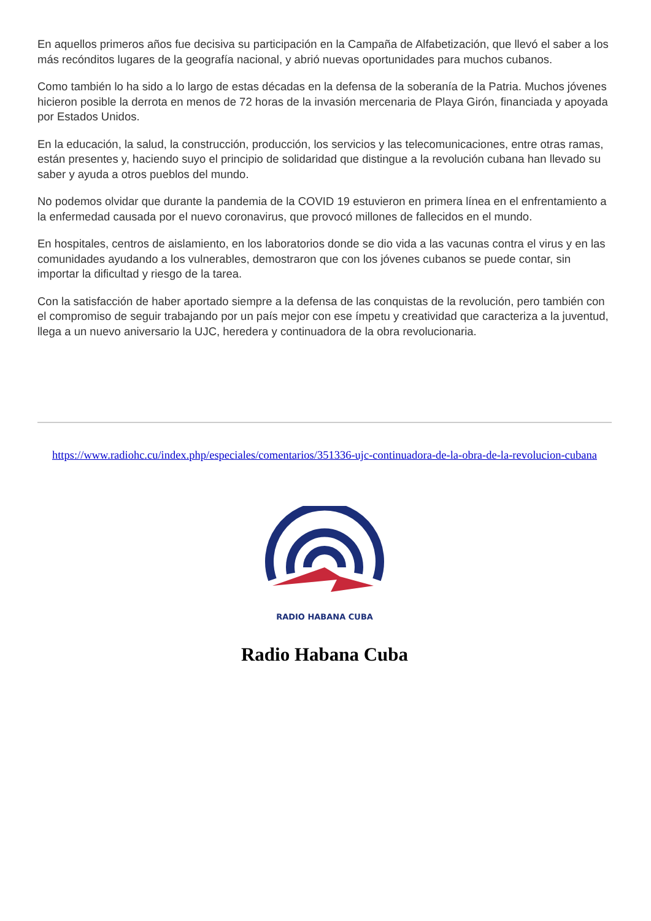En aquellos primeros años fue decisiva su participación en la Campaña de Alfabetización, que llevó el saber a los más recónditos lugares de la geografía nacional, y abrió nuevas oportunidades para muchos cubanos.
Como también lo ha sido a lo largo de estas décadas en la defensa de la soberanía de la Patria. Muchos jóvenes hicieron posible la derrota en menos de 72 horas de la invasión mercenaria de Playa Girón, financiada y apoyada por Estados Unidos.
En la educación, la salud, la construcción, producción, los servicios y las telecomunicaciones, entre otras ramas, están presentes y, haciendo suyo el principio de solidaridad que distingue a la revolución cubana han llevado su saber y ayuda a otros pueblos del mundo.
No podemos olvidar que durante la pandemia de la COVID 19 estuvieron en primera línea en el enfrentamiento a la enfermedad causada por el nuevo coronavirus, que provocó millones de fallecidos en el mundo.
En hospitales, centros de aislamiento, en los laboratorios donde se dio vida a las vacunas contra el virus y en las comunidades ayudando a los vulnerables, demostraron que con los jóvenes cubanos se puede contar, sin importar la dificultad y riesgo de la tarea.
Con la satisfacción de haber aportado siempre a la defensa de las conquistas de la revolución, pero también con el compromiso de seguir trabajando por un país mejor con ese ímpetu y creatividad que caracteriza a la juventud, llega a un nuevo aniversario la UJC, heredera y continuadora de la obra revolucionaria.
https://www.radiohc.cu/index.php/especiales/comentarios/351336-ujc-continuadora-de-la-obra-de-la-revolucion-cubana
RADIO HABANA CUBA
Radio Habana Cuba